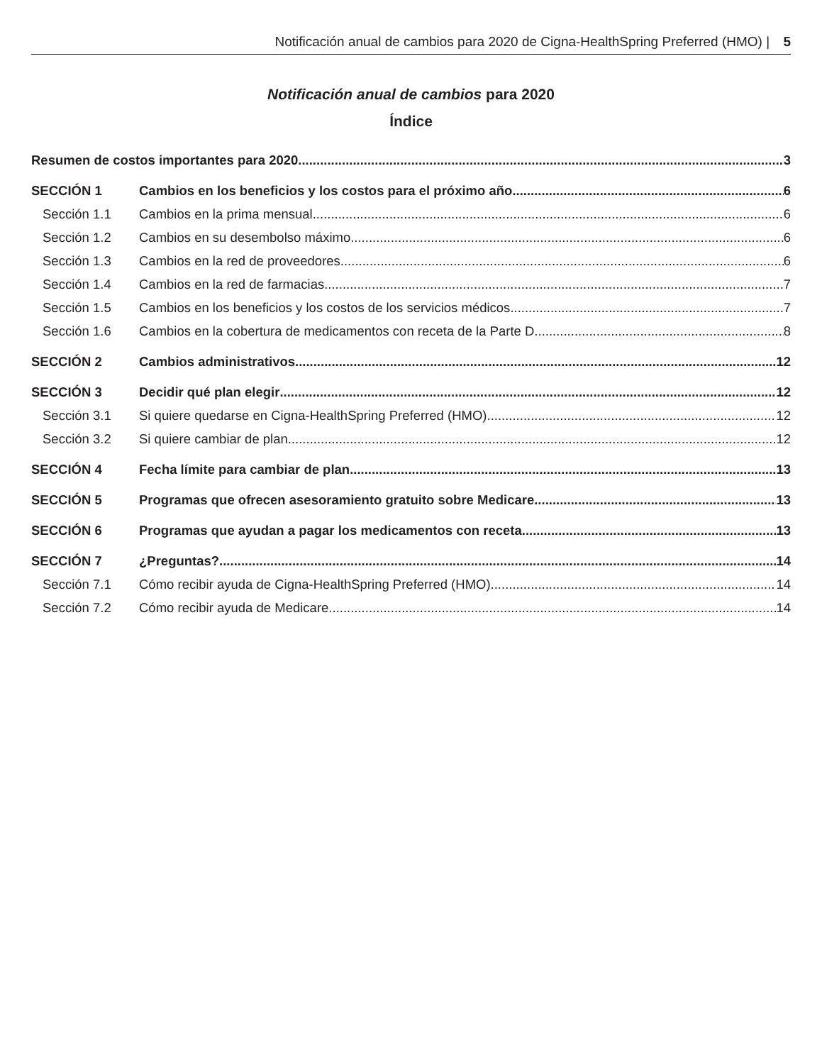Notificación anual de cambios para 2020 de Cigna-HealthSpring Preferred (HMO) | 5
Notificación anual de cambios para 2020
Índice
Resumen de costos importantes para 2020 3
SECCIÓN 1 Cambios en los beneficios y los costos para el próximo año 6
Sección 1.1 Cambios en la prima mensual 6
Sección 1.2 Cambios en su desembolso máximo 6
Sección 1.3 Cambios en la red de proveedores 6
Sección 1.4 Cambios en la red de farmacias 7
Sección 1.5 Cambios en los beneficios y los costos de los servicios médicos 7
Sección 1.6 Cambios en la cobertura de medicamentos con receta de la Parte D 8
SECCIÓN 2 Cambios administrativos 12
SECCIÓN 3 Decidir qué plan elegir 12
Sección 3.1 Si quiere quedarse en Cigna-HealthSpring Preferred (HMO) 12
Sección 3.2 Si quiere cambiar de plan 12
SECCIÓN 4 Fecha límite para cambiar de plan 13
SECCIÓN 5 Programas que ofrecen asesoramiento gratuito sobre Medicare 13
SECCIÓN 6 Programas que ayudan a pagar los medicamentos con receta 13
SECCIÓN 7 ¿Preguntas? 14
Sección 7.1 Cómo recibir ayuda de Cigna-HealthSpring Preferred (HMO) 14
Sección 7.2 Cómo recibir ayuda de Medicare 14